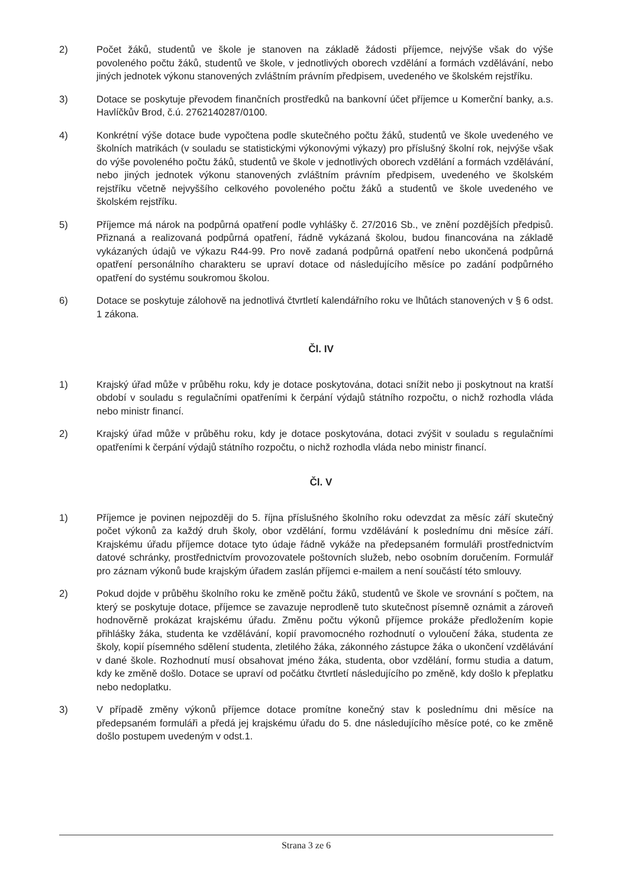2) Počet žáků, studentů ve škole je stanoven na základě žádosti příjemce, nejvýše však do výše povoleného počtu žáků, studentů ve škole, v jednotlivých oborech vzdělání a formách vzdělávání, nebo jiných jednotek výkonu stanovených zvláštním právním předpisem, uvedeného ve školském rejstříku.
3) Dotace se poskytuje převodem finančních prostředků na bankovní účet příjemce u Komerční banky, a.s. Havlíčkův Brod, č.ú. 2762140287/0100.
4) Konkrétní výše dotace bude vypočtena podle skutečného počtu žáků, studentů ve škole uvedeného ve školních matrikách (v souladu se statistickými výkonovými výkazy) pro příslušný školní rok, nejvýše však do výše povoleného počtu žáků, studentů ve škole v jednotlivých oborech vzdělání a formách vzdělávání, nebo jiných jednotek výkonu stanovených zvláštním právním předpisem, uvedeného ve školském rejstříku včetně nejvyššího celkového povoleného počtu žáků a studentů ve škole uvedeného ve školském rejstříku.
5) Příjemce má nárok na podpůrná opatření podle vyhlášky č. 27/2016 Sb., ve znění pozdějších předpisů. Přiznaná a realizovaná podpůrná opatření, řádně vykázaná školou, budou financována na základě vykázaných údajů ve výkazu R44-99. Pro nově zadaná podpůrná opatření nebo ukončená podpůrná opatření personálního charakteru se upraví dotace od následujícího měsíce po zadání podpůrného opatření do systému soukromou školou.
6) Dotace se poskytuje zálohově na jednotlivá čtvrtletí kalendářního roku ve lhůtách stanovených v § 6 odst. 1 zákona.
Čl. IV
1) Krajský úřad může v průběhu roku, kdy je dotace poskytována, dotaci snížit nebo ji poskytnout na kratší období v souladu s regulačními opatřeními k čerpání výdajů státního rozpočtu, o nichž rozhodla vláda nebo ministr financí.
2) Krajský úřad může v průběhu roku, kdy je dotace poskytována, dotaci zvýšit v souladu s regulačními opatřeními k čerpání výdajů státního rozpočtu, o nichž rozhodla vláda nebo ministr financí.
Čl. V
1) Příjemce je povinen nejpozději do 5. října příslušného školního roku odevzdat za měsíc září skutečný počet výkonů za každý druh školy, obor vzdělání, formu vzdělávání k poslednímu dni měsíce září. Krajskému úřadu příjemce dotace tyto údaje řádně vykáže na předepsaném formuláři prostřednictvím datové schránky, prostřednictvím provozovatele poštovních služeb, nebo osobním doručením. Formulář pro záznam výkonů bude krajským úřadem zaslán příjemci e-mailem a není součástí této smlouvy.
2) Pokud dojde v průběhu školního roku ke změně počtu žáků, studentů ve škole ve srovnání s počtem, na který se poskytuje dotace, příjemce se zavazuje neprodleně tuto skutečnost písemně oznámit a zároveň hodnověrně prokázat krajskému úřadu. Změnu počtu výkonů příjemce prokáže předložením kopie přihlášky žáka, studenta ke vzdělávání, kopií pravomocného rozhodnutí o vyloučení žáka, studenta ze školy, kopií písemného sdělení studenta, zletilého žáka, zákonného zástupce žáka o ukončení vzdělávání v dané škole. Rozhodnutí musí obsahovat jméno žáka, studenta, obor vzdělání, formu studia a datum, kdy ke změně došlo. Dotace se upraví od počátku čtvrtletí následujícího po změně, kdy došlo k přeplatku nebo nedoplatku.
3) V případě změny výkonů příjemce dotace promítne konečný stav k poslednímu dni měsíce na předepsaném formuláři a předá jej krajskému úřadu do 5. dne následujícího měsíce poté, co ke změně došlo postupem uvedeným v odst.1.
Strana 3 ze 6